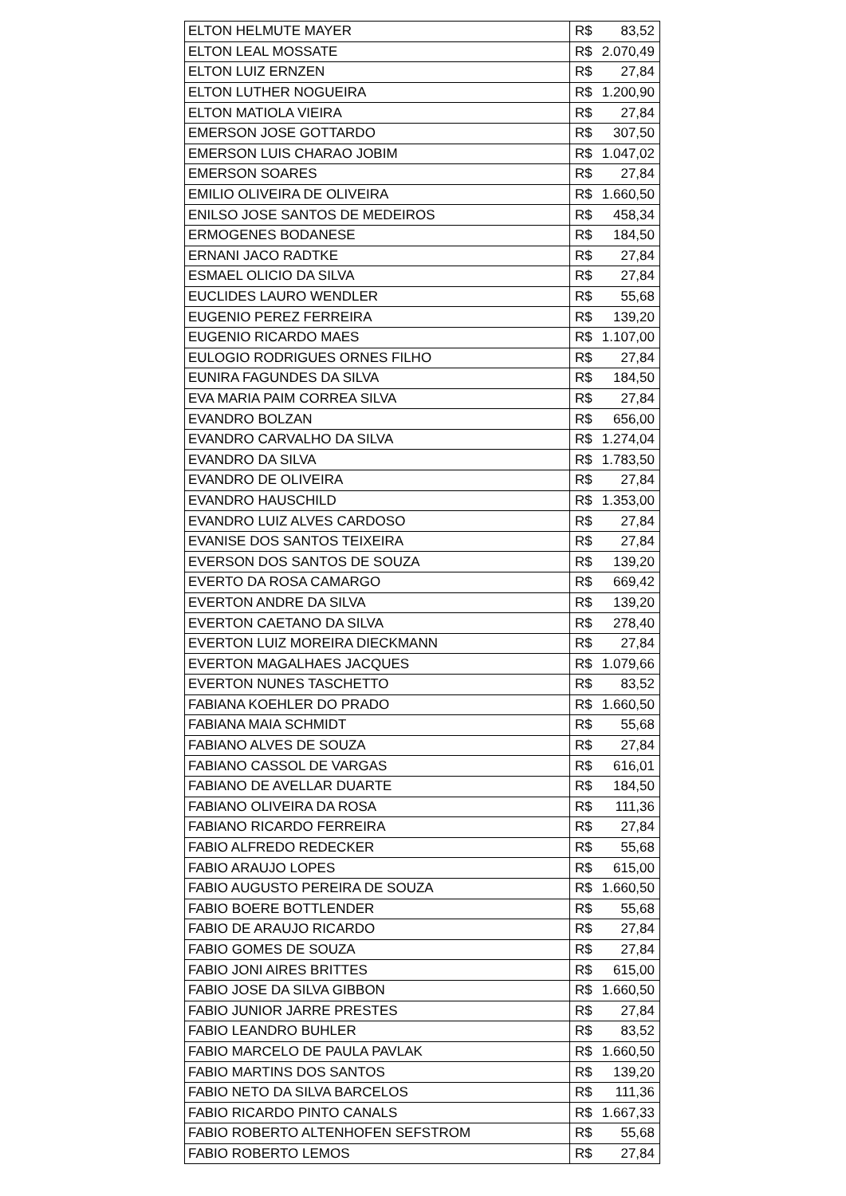| ELTON HELMUTE MAYER | R$ 83,52 |
| ELTON LEAL MOSSATE | R$ 2.070,49 |
| ELTON LUIZ ERNZEN | R$ 27,84 |
| ELTON LUTHER NOGUEIRA | R$ 1.200,90 |
| ELTON MATIOLA VIEIRA | R$ 27,84 |
| EMERSON JOSE GOTTARDO | R$ 307,50 |
| EMERSON LUIS CHARAO JOBIM | R$ 1.047,02 |
| EMERSON SOARES | R$ 27,84 |
| EMILIO OLIVEIRA DE OLIVEIRA | R$ 1.660,50 |
| ENILSO JOSE SANTOS DE MEDEIROS | R$ 458,34 |
| ERMOGENES BODANESE | R$ 184,50 |
| ERNANI JACO RADTKE | R$ 27,84 |
| ESMAEL OLICIO DA SILVA | R$ 27,84 |
| EUCLIDES LAURO WENDLER | R$ 55,68 |
| EUGENIO PEREZ FERREIRA | R$ 139,20 |
| EUGENIO RICARDO MAES | R$ 1.107,00 |
| EULOGIO RODRIGUES ORNES FILHO | R$ 27,84 |
| EUNIRA FAGUNDES DA SILVA | R$ 184,50 |
| EVA MARIA PAIM CORREA SILVA | R$ 27,84 |
| EVANDRO BOLZAN | R$ 656,00 |
| EVANDRO CARVALHO DA SILVA | R$ 1.274,04 |
| EVANDRO DA SILVA | R$ 1.783,50 |
| EVANDRO DE OLIVEIRA | R$ 27,84 |
| EVANDRO HAUSCHILD | R$ 1.353,00 |
| EVANDRO LUIZ ALVES CARDOSO | R$ 27,84 |
| EVANISE DOS SANTOS TEIXEIRA | R$ 27,84 |
| EVERSON DOS SANTOS DE SOUZA | R$ 139,20 |
| EVERTO DA ROSA CAMARGO | R$ 669,42 |
| EVERTON ANDRE DA SILVA | R$ 139,20 |
| EVERTON CAETANO DA SILVA | R$ 278,40 |
| EVERTON LUIZ MOREIRA DIECKMANN | R$ 27,84 |
| EVERTON MAGALHAES JACQUES | R$ 1.079,66 |
| EVERTON NUNES TASCHETTO | R$ 83,52 |
| FABIANA KOEHLER DO PRADO | R$ 1.660,50 |
| FABIANA MAIA SCHMIDT | R$ 55,68 |
| FABIANO ALVES DE SOUZA | R$ 27,84 |
| FABIANO CASSOL DE VARGAS | R$ 616,01 |
| FABIANO DE AVELLAR DUARTE | R$ 184,50 |
| FABIANO OLIVEIRA DA ROSA | R$ 111,36 |
| FABIANO RICARDO FERREIRA | R$ 27,84 |
| FABIO ALFREDO REDECKER | R$ 55,68 |
| FABIO ARAUJO LOPES | R$ 615,00 |
| FABIO AUGUSTO PEREIRA DE SOUZA | R$ 1.660,50 |
| FABIO BOERE BOTTLENDER | R$ 55,68 |
| FABIO DE ARAUJO RICARDO | R$ 27,84 |
| FABIO GOMES DE SOUZA | R$ 27,84 |
| FABIO JONI AIRES BRITTES | R$ 615,00 |
| FABIO JOSE DA SILVA GIBBON | R$ 1.660,50 |
| FABIO JUNIOR JARRE PRESTES | R$ 27,84 |
| FABIO LEANDRO BUHLER | R$ 83,52 |
| FABIO MARCELO DE PAULA PAVLAK | R$ 1.660,50 |
| FABIO MARTINS DOS SANTOS | R$ 139,20 |
| FABIO NETO DA SILVA BARCELOS | R$ 111,36 |
| FABIO RICARDO PINTO CANALS | R$ 1.667,33 |
| FABIO ROBERTO ALTENHOFEN SEFSTROM | R$ 55,68 |
| FABIO ROBERTO LEMOS | R$ 27,84 |